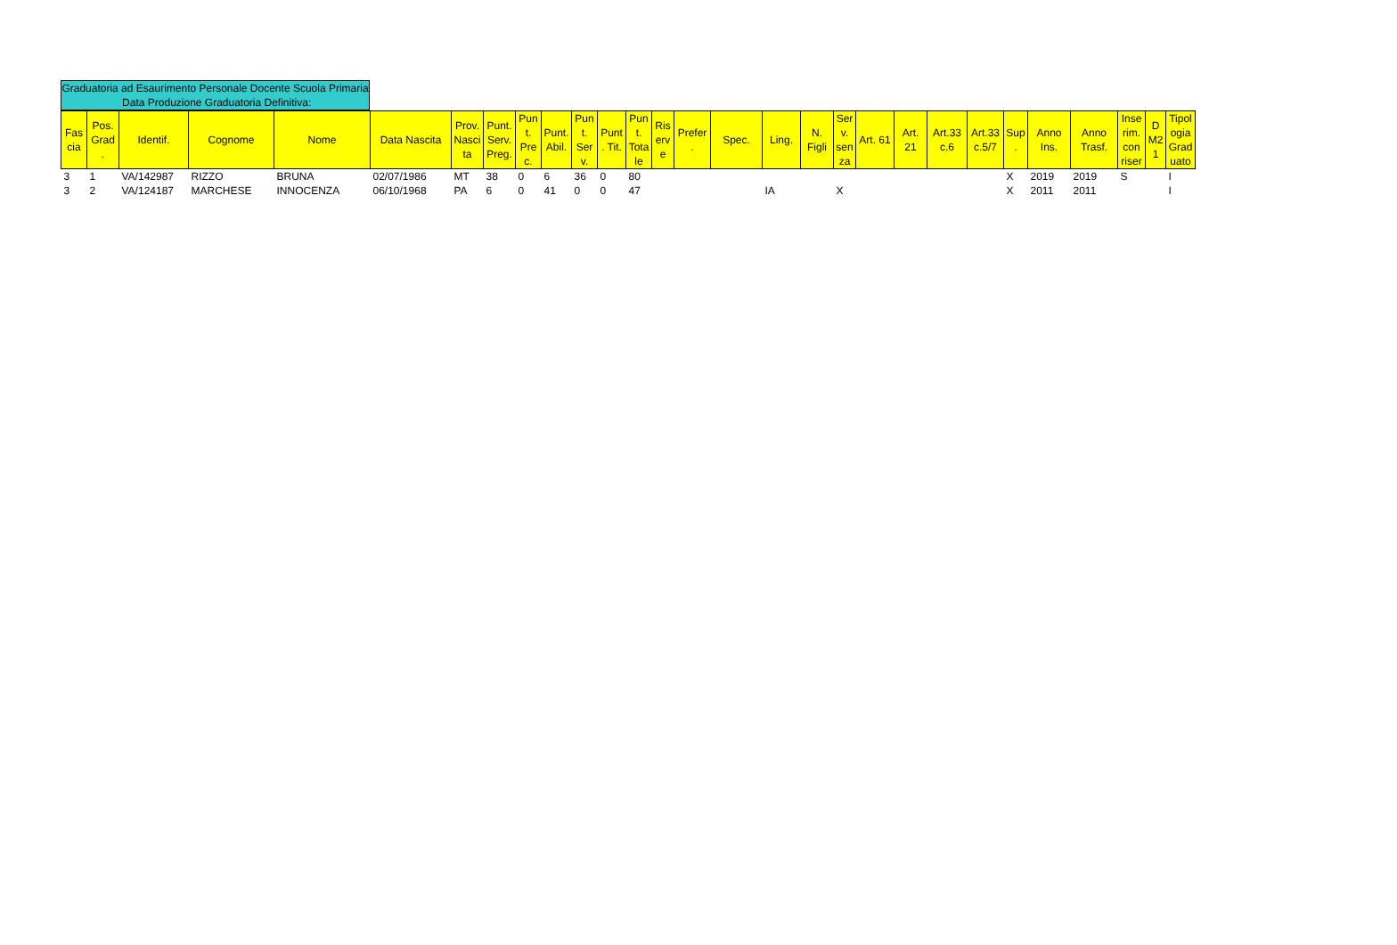Graduatoria ad Esaurimento Personale Docente Scuola Primaria Data Produzione Graduatoria Definitiva:
| Fas cia | Pos. Grad . | Identif. | Cognome | Nome | Data Nascita | Prov. Nasci ta | Punt. Serv. Preg. | Pun t. Pre c. | Punt. Abil. | Pun t. Ser v. | Punt . Tit. | Pun t. Tota le | Ris erv e | Prefer . | Spec. | Ling. | N. Figli | Ser v. sen za | Art. 61 | Art. 21 | Art.33 c.6 | Art.33 c.5/7 | Sup . | Anno Ins. | Anno Trasf. | Inse rim. con riser | D M2 1 | Tipol ogia Grad uato |
| --- | --- | --- | --- | --- | --- | --- | --- | --- | --- | --- | --- | --- | --- | --- | --- | --- | --- | --- | --- | --- | --- | --- | --- | --- | --- | --- | --- | --- |
| 3 | 1 | VA/142987 | RIZZO | BRUNA | 02/07/1986 | MT | 38 | 0 | 6 | 36 | 0 | 80 | | | | | | | | | | | X | 2019 | 2019 | S | | I |
| 3 | 2 | VA/124187 | MARCHESE | INNOCENZA | 06/10/1968 | PA | 6 | 0 | 41 | 0 | 0 | 47 | | | | IA | | X | | | | | X | 2011 | 2011 | | | I |